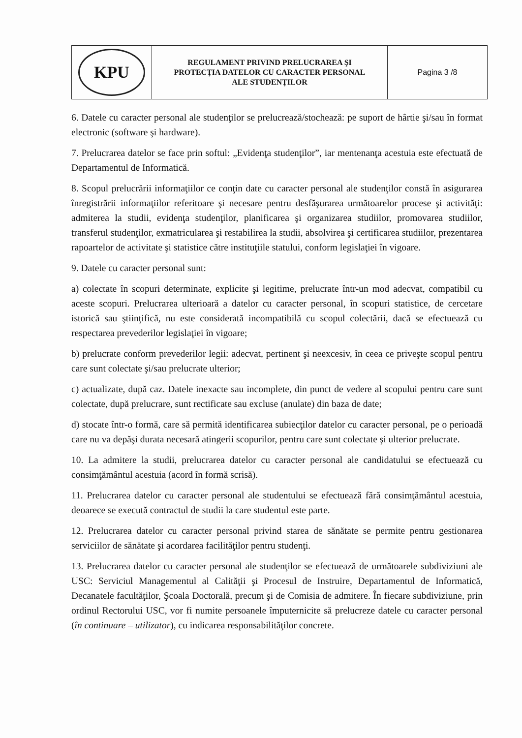| KPU | REGULAMENT PRIVIND PRELUCRAREA ŞI PROTECŢIA DATELOR CU CARACTER PERSONAL ALE STUDENŢILOR | Pagina 3 /8 |
6. Datele cu caracter personal ale studenţilor se prelucrează/stochează: pe suport de hârtie şi/sau în format electronic (software şi hardware).
7. Prelucrarea datelor se face prin softul: „Evidenţa studenţilor”, iar mentenanţa acestuia este efectuată de Departamentul de Informatică.
8. Scopul prelucrării informaţiilor ce conţin date cu caracter personal ale studenţilor constă în asigurarea înregistrării informaţiilor referitoare şi necesare pentru desfăşurarea următoarelor procese şi activităţi: admiterea la studii, evidenţa studenţilor, planificarea şi organizarea studiilor, promovarea studiilor, transferul studenţilor, exmatricularea şi restabilirea la studii, absolvirea şi certificarea studiilor, prezentarea rapoartelor de activitate şi statistice către instituţiile statului, conform legislaţiei în vigoare.
9. Datele cu caracter personal sunt:
a) colectate în scopuri determinate, explicite şi legitime, prelucrate într-un mod adecvat, compatibil cu aceste scopuri. Prelucrarea ulterioară a datelor cu caracter personal, în scopuri statistice, de cercetare istorică sau ştiinţifică, nu este considerată incompatibilă cu scopul colectării, dacă se efectuează cu respectarea prevederilor legislaţiei în vigoare;
b) prelucrate conform prevederilor legii: adecvat, pertinent şi neexcesiv, în ceea ce priveşte scopul pentru care sunt colectate şi/sau prelucrate ulterior;
c) actualizate, după caz. Datele inexacte sau incomplete, din punct de vedere al scopului pentru care sunt colectate, după prelucrare, sunt rectificate sau excluse (anulate) din baza de date;
d) stocate într-o formă, care să permită identificarea subiecţilor datelor cu caracter personal, pe o perioadă care nu va depăşi durata necesară atingerii scopurilor, pentru care sunt colectate şi ulterior prelucrate.
10. La admitere la studii, prelucrarea datelor cu caracter personal ale candidatului se efectuează cu consimţământul acestuia (acord în formă scrisă).
11. Prelucrarea datelor cu caracter personal ale studentului se efectuează fără consimţământul acestuia, deoarece se execută contractul de studii la care studentul este parte.
12. Prelucrarea datelor cu caracter personal privind starea de sănătate se permite pentru gestionarea serviciilor de sănătate şi acordarea facilităţilor pentru studenţi.
13. Prelucrarea datelor cu caracter personal ale studenţilor se efectuează de următoarele subdiviziuni ale USC: Serviciul Managementul al Calităţii şi Procesul de Instruire, Departamentul de Informatică, Decanatele facultăţilor, Şcoala Doctorală, precum şi de Comisia de admitere. În fiecare subdiviziune, prin ordinul Rectorului USC, vor fi numite persoanele împuternicite să prelucreze datele cu caracter personal (în continuare – utilizator), cu indicarea responsabilităţilor concrete.